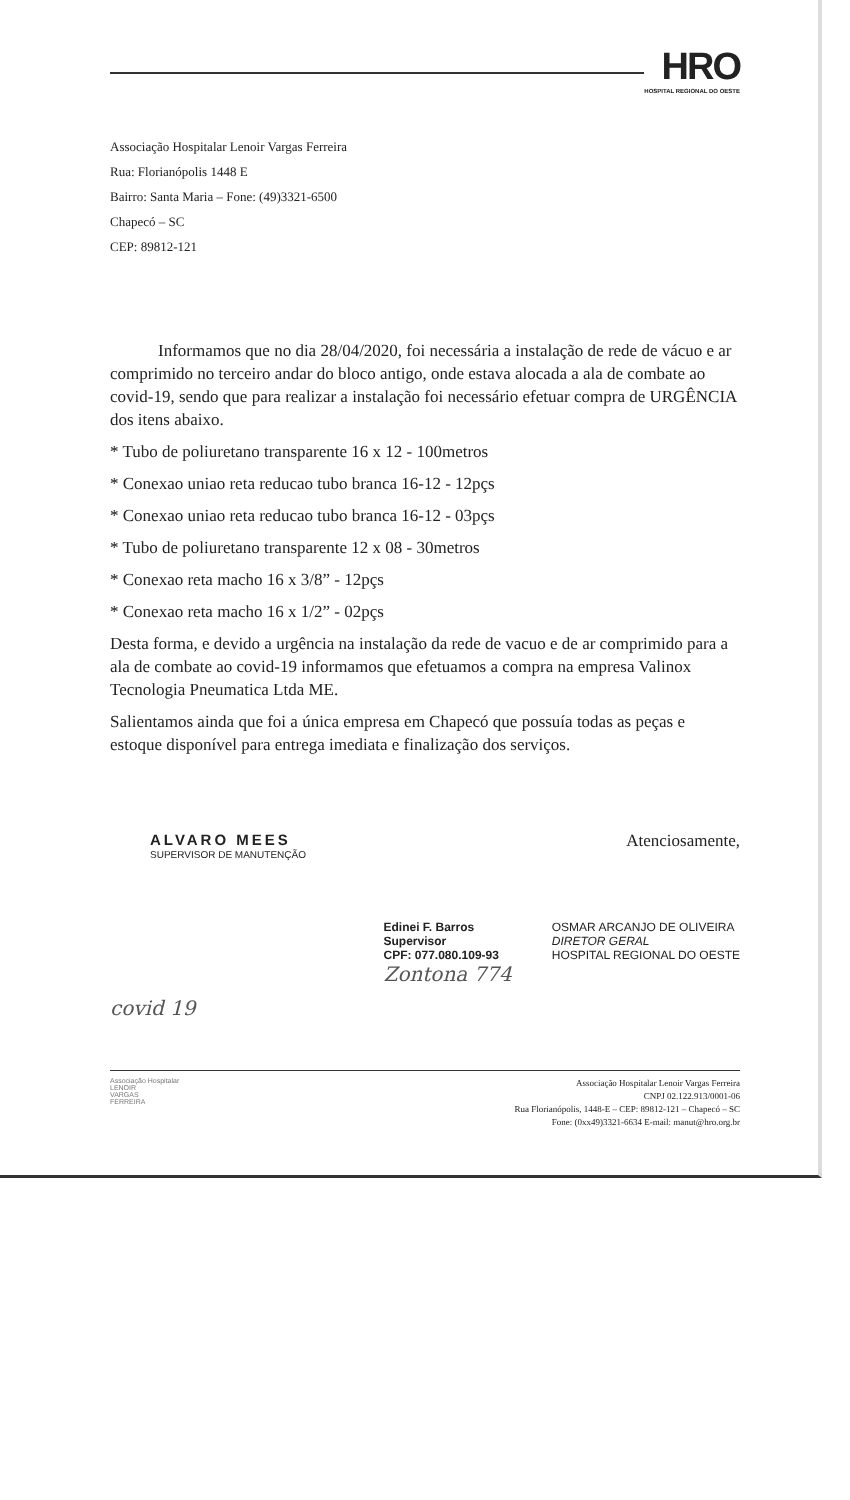HRO
HOSPITAL REGIONAL DO OESTE
Associação Hospitalar Lenoir Vargas Ferreira
Rua: Florianópolis 1448 E
Bairro: Santa Maria – Fone: (49)3321-6500
Chapecó – SC
CEP: 89812-121
Informamos que no dia 28/04/2020, foi necessária a instalação de rede de vácuo e ar comprimido no terceiro andar do bloco antigo, onde estava alocada a ala de combate ao covid-19, sendo que para realizar a instalação foi necessário efetuar compra de URGÊNCIA dos itens abaixo.
* Tubo de poliuretano transparente 16 x 12 - 100metros
* Conexao uniao reta reducao tubo branca 16-12 - 12pçs
* Conexao uniao reta reducao tubo branca 16-12 - 03pçs
* Tubo de poliuretano transparente 12 x 08 - 30metros
* Conexao reta macho 16 x 3/8” - 12pçs
* Conexao reta macho 16 x 1/2” - 02pçs
Desta forma, e devido a urgência na instalação da rede de vacuo e de ar comprimido para a ala de combate ao covid-19 informamos que efetuamos a compra na empresa Valinox Tecnologia Pneumatica Ltda ME.
Salientamos ainda que foi a única empresa em Chapecó que possuía todas as peças e estoque disponível para entrega imediata e finalização dos serviços.
ALVARO MEES
SUPERVISOR DE MANUTENÇÃO
Atenciosamente,
Edinei F. Barros
Supervisor
CPF: 077.080.109-93
Zontona 774
OSMAR ARCANJO DE OLIVEIRA
DIRETOR GERAL
HOSPITAL REGIONAL DO OESTE
covid 19
Associação Hospitalar
LENOIR
VARGAS
FERREIRA
Associação Hospitalar Lenoir Vargas Ferreira
CNPJ 02.122.913/0001-06
Rua Florianópolis, 1448-E – CEP: 89812-121 – Chapecó – SC
Fone: (0xx49)3321-6634 E-mail: manut@hro.org.br